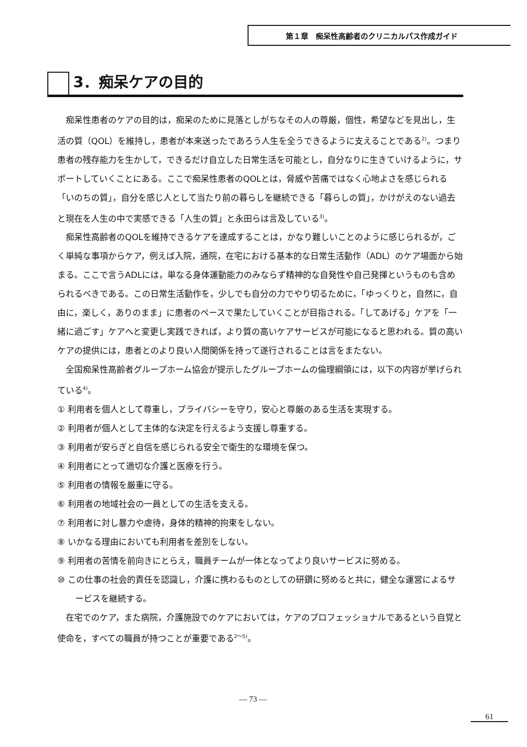第１章　痴呆性高齢者のクリニカルパス作成ガイド
3．痴呆ケアの目的
痴呆性患者のケアの目的は，痴呆のために見落としがちなその人の尊厳，個性，希望などを見出し，生活の質（QOL）を維持し，患者が本来送ったであろう人生を全うできるように支えることである<sup>2)</sup>。つまり患者の残存能力を生かして，できるだけ自立した日常生活を可能とし，自分なりに生きていけるように，サポートしていくことにある。ここで痴呆性患者のQOLとは，脅威や苦痛ではなく心地よさを感じられる「いのちの質」，自分を感じ人として当たり前の暮らしを継続できる「暮らしの質」，かけがえのない過去と現在を人生の中で実感できる「人生の質」と永田らは言及している<sup>3)</sup>。
痴呆性高齢者のQOLを維持できるケアを達成することは，かなり難しいことのように感じられるが，ごく単純な事項からケア，例えば入院，通院，在宅における基本的な日常生活動作（ADL）のケア場面から始まる。ここで言うADLには，単なる身体運動能力のみならず精神的な自発性や自己発揮というものも含められるべきである。この日常生活動作を，少しでも自分の力でやり切るために，「ゆっくりと，自然に，自由に，楽しく，ありのまま」に患者のペースで果たしていくことが目指される。「してあげる」ケアを「一緒に過ごす」ケアへと変更し実践できれば，より質の高いケアサービスが可能になると思われる。質の高いケアの提供には，患者とのより良い人間関係を持って遂行されることは言をまたない。
全国痴呆性高齢者グループホーム協会が提示したグループホームの倫理綱領には，以下の内容が挙げられている<sup>4)</sup>。
① 利用者を個人として尊重し，プライバシーを守り，安心と尊厳のある生活を実現する。
② 利用者が個人として主体的な決定を行えるよう支援し尊重する。
③ 利用者が安らぎと自信を感じられる安全で衛生的な環境を保つ。
④ 利用者にとって適切な介護と医療を行う。
⑤ 利用者の情報を厳重に守る。
⑥ 利用者の地域社会の一員としての生活を支える。
⑦ 利用者に対し暴力や虐待，身体的精神的拘束をしない。
⑧ いかなる理由においても利用者を差別をしない。
⑨ 利用者の苦情を前向きにとらえ，職員チームが一体となってより良いサービスに努める。
⑩ この仕事の社会的責任を認識し，介護に携わるものとしての研鑽に努めると共に，健全な運営によるサービスを継続する。
在宅でのケア，また病院，介護施設でのケアにおいては，ケアのプロフェッショナルであるという自覚と使命を，すべての職員が持つことが重要である<sup>2～5)</sup>。
— 73 —
61